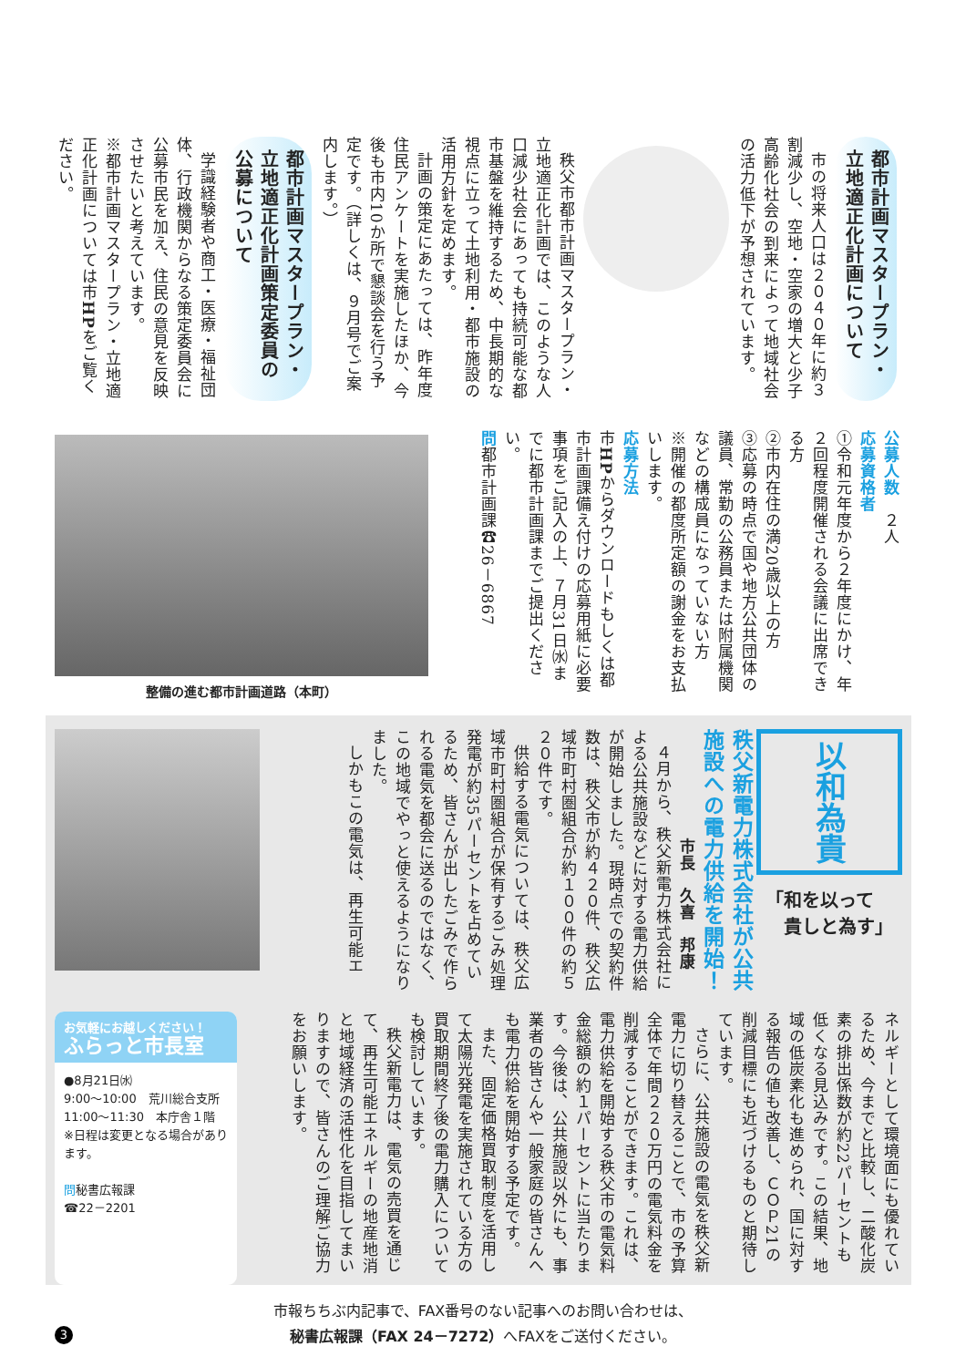都市計画マスタープラン・立地適正化計画について
市の将来人口は２０４０年に約３割減少し、空地・空家の増大と少子高齢化社会の到来によって地域社会の活力低下が予想されています。
秩父市都市計画マスタープラン・立地適正化計画では、このような人口減少社会にあっても持続可能な都市基盤を維持するため、中長期的な視点に立って土地利用・都市施設の活用方針を定めます。
計画の策定にあたっては、昨年度住民アンケートを実施したほか、今後も市内10か所で懇談会を行う予定です。（詳しくは、９月号でご案内します。）
都市計画マスタープラン・立地適正化計画策定委員の公募について
学識経験者や商工・医療・福祉団体、行政機関からなる策定委員会に公募市民を加え、住民の意見を反映させたいと考えています。
※都市計画マスタープラン・立地適正化計画については市HPをご覧ください。
公募人数　２人
応募資格者
①令和元年度から２年度にかけ、年２回程度開催される会議に出席できる方
②市内在住の満20歳以上の方
③応募の時点で国や地方公共団体の議員、常勤の公務員または附属機関などの構成員になっていない方
※開催の都度所定額の謝金をお支払いします。
応募方法
市HPからダウンロードもしくは都市計画課備え付けの応募用紙に必要事項をご記入の上、７月31日㈬までに都市計画課までご提出ください。
問都市計画課☎26－6867
整備の進む都市計画道路（本町）
以和為貴
「和を以って
　貴しと為す」
秩父新電力株式会社が公共施設への電力供給を開始！
市長　久喜　邦康
４月から、秩父新電力株式会社による公共施設などに対する電力供給が開始しました。現時点での契約件数は、秩父市が約４２０件、秩父広域市町村圏組合が約１００件の約５２０件です。
供給する電気については、秩父広域市町村圏組合が保有するごみ処理発電が約35パーセントを占めているため、皆さんが出したごみで作られる電気を都会に送るのではなく、この地域でやっと使えるようになりました。
しかもこの電気は、再生可能エ
ネルギーとして環境面にも優れているため、今までと比較し、二酸化炭素の排出係数が約22パーセントも低くなる見込みです。この結果、地域の低炭素化も進められ、国に対する報告の値も改善し、ＣＯＰ21の削減目標にも近づけるものと期待しています。
さらに、公共施設の電気を秩父新電力に切り替えることで、市の予算全体で年間２２０万円の電気料金を削減することができます。これは、電力供給を開始する秩父市の電気料金総額の約１パーセントに当たります。今後は、公共施設以外にも、事業者の皆さんや一般家庭の皆さんへも電力供給を開始する予定です。
また、固定価格買取制度を活用して太陽光発電を実施されている方の買取期間終了後の電力購入についても検討しています。
秩父新電力は、電気の売買を通じて、再生可能エネルギーの地産地消と地域経済の活性化を目指してまいりますので、皆さんのご理解ご協力をお願いします。
お気軽にお越しください！
ふらっと市長室
●8月21日㈬
9:00～10:00　荒川総合支所
11:00～11:30　本庁舎１階
※日程は変更となる場合があります。
問秘書広報課
☎22－2201
3
市報ちちぶ内記事で、FAX番号のない記事へのお問い合わせは、
秘書広報課（FAX 24－7272）へFAXをご送付ください。